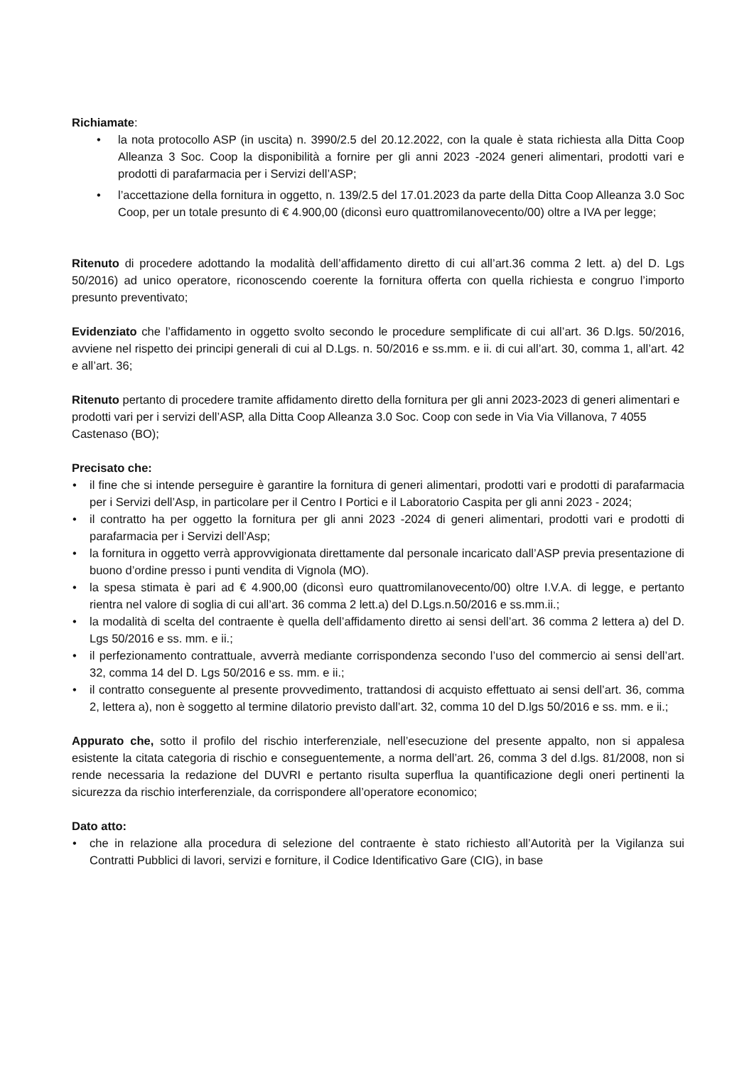Richiamate:
• la nota protocollo ASP (in uscita) n. 3990/2.5 del 20.12.2022, con la quale è stata richiesta alla Ditta Coop Alleanza 3 Soc. Coop la disponibilità a fornire per gli anni 2023 -2024 generi alimentari, prodotti vari e prodotti di parafarmacia per i Servizi dell’ASP;
• l’accettazione della fornitura in oggetto, n. 139/2.5 del 17.01.2023 da parte della Ditta Coop Alleanza 3.0 Soc Coop, per un totale presunto di € 4.900,00 (diconsì euro quattromilanovecento/00) oltre a IVA per legge;
Ritenuto di procedere adottando la modalità dell’affidamento diretto di cui all’art.36 comma 2 lett. a) del D. Lgs 50/2016) ad unico operatore, riconoscendo coerente la fornitura offerta con quella richiesta e congruo l’importo presunto preventivato;
Evidenziato che l’affidamento in oggetto svolto secondo le procedure semplificate di cui all’art. 36 D.lgs. 50/2016, avviene nel rispetto dei principi generali di cui al D.Lgs. n. 50/2016 e ss.mm. e ii. di cui all’art. 30, comma 1, all’art. 42 e all’art. 36;
Ritenuto pertanto di procedere tramite affidamento diretto della fornitura per gli anni 2023-2023 di generi alimentari e prodotti vari per i servizi dell’ASP, alla Ditta Coop Alleanza 3.0 Soc. Coop con sede in Via Via Villanova, 7 4055 Castenaso (BO);
Precisato che:
• il fine che si intende perseguire è garantire la fornitura di generi alimentari, prodotti vari e prodotti di parafarmacia per i Servizi dell’Asp, in particolare per il Centro I Portici e il Laboratorio Caspita per gli anni 2023 - 2024;
• il contratto ha per oggetto la fornitura per gli anni 2023 -2024 di generi alimentari, prodotti vari e prodotti di parafarmacia per i Servizi dell’Asp;
• la fornitura in oggetto verrà approvvigionata direttamente dal personale incaricato dall’ASP previa presentazione di buono d’ordine presso i punti vendita di Vignola (MO).
• la spesa stimata è pari ad € 4.900,00 (diconsì euro quattromilanovecento/00) oltre I.V.A. di legge, e pertanto rientra nel valore di soglia di cui all’art. 36 comma 2 lett.a) del D.Lgs.n.50/2016 e ss.mm.ii.;
• la modalità di scelta del contraente è quella dell’affidamento diretto ai sensi dell’art. 36 comma 2 lettera a) del D. Lgs 50/2016 e ss. mm. e ii.;
• il perfezionamento contrattuale, avverrà mediante corrispondenza secondo l’uso del commercio ai sensi dell’art. 32, comma 14 del D. Lgs 50/2016 e ss. mm. e ii.;
• il contratto conseguente al presente provvedimento, trattandosi di acquisto effettuato ai sensi dell’art. 36, comma 2, lettera a), non è soggetto al termine dilatorio previsto dall’art. 32, comma 10 del D.lgs 50/2016 e ss. mm. e ii.;
Appurato che, sotto il profilo del rischio interferenziale, nell’esecuzione del presente appalto, non si appalesa esistente la citata categoria di rischio e conseguentemente, a norma dell’art. 26, comma 3 del d.lgs. 81/2008, non si rende necessaria la redazione del DUVRI e pertanto risulta superflua la quantificazione degli oneri pertinenti la sicurezza da rischio interferenziale, da corrispondere all’operatore economico;
Dato atto:
• che in relazione alla procedura di selezione del contraente è stato richiesto all’Autorità per la Vigilanza sui Contratti Pubblici di lavori, servizi e forniture, il Codice Identificativo Gare (CIG), in base